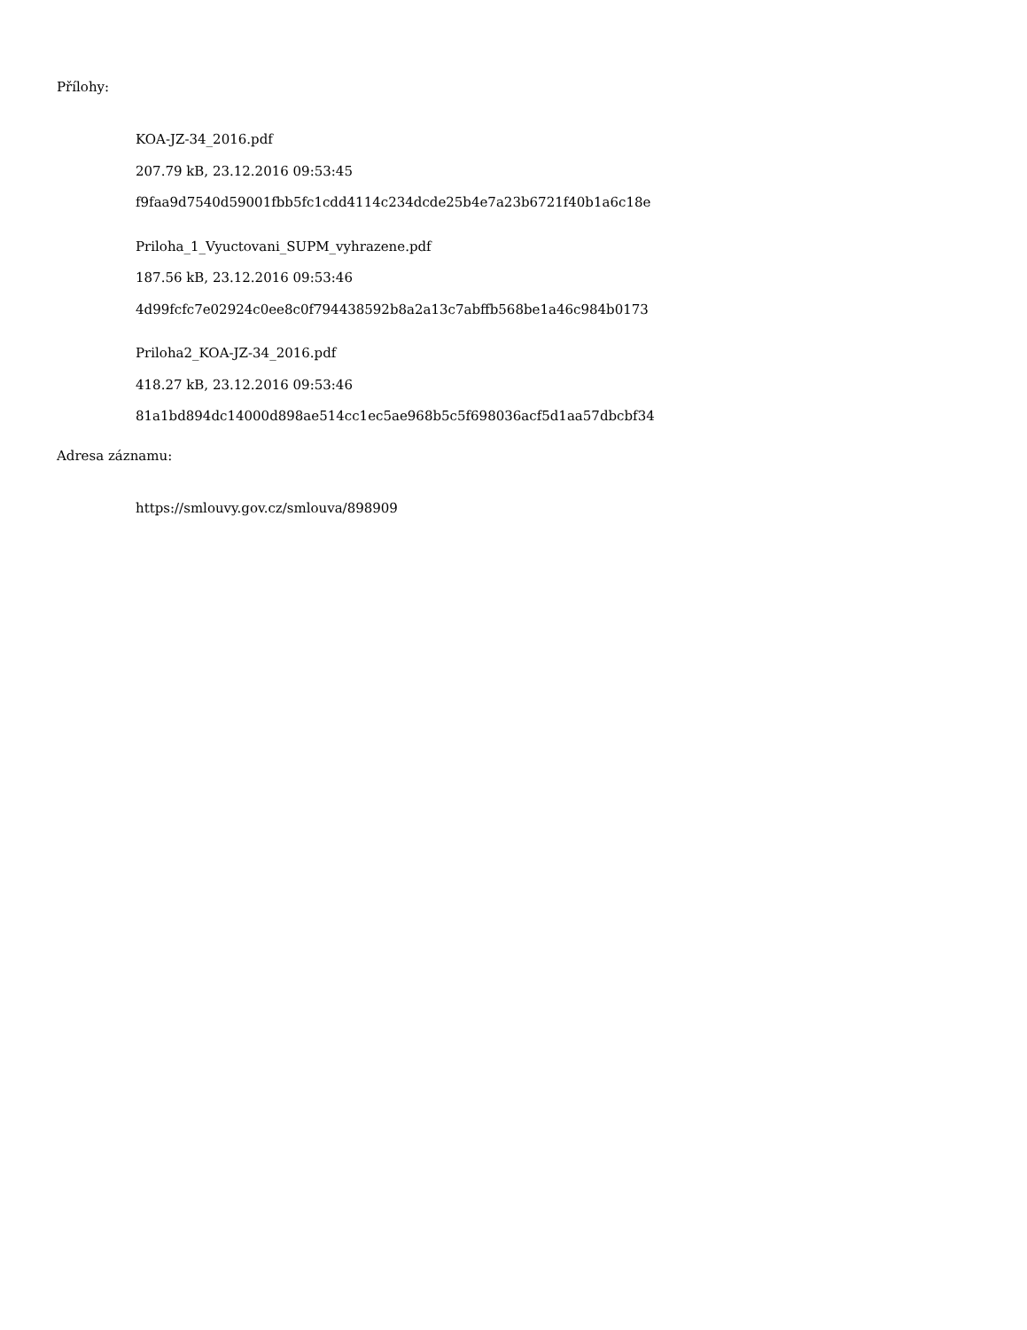Přílohy:
KOA-JZ-34_2016.pdf
207.79 kB, 23.12.2016 09:53:45
f9faa9d7540d59001fbb5fc1cdd4114c234dcde25b4e7a23b6721f40b1a6c18e
Priloha_1_Vyuctovani_SUPM_vyhrazene.pdf
187.56 kB, 23.12.2016 09:53:46
4d99fcfc7e02924c0ee8c0f794438592b8a2a13c7abffb568be1a46c984b0173
Priloha2_KOA-JZ-34_2016.pdf
418.27 kB, 23.12.2016 09:53:46
81a1bd894dc14000d898ae514cc1ec5ae968b5c5f698036acf5d1aa57dbcbf34
Adresa záznamu:
https://smlouvy.gov.cz/smlouva/898909